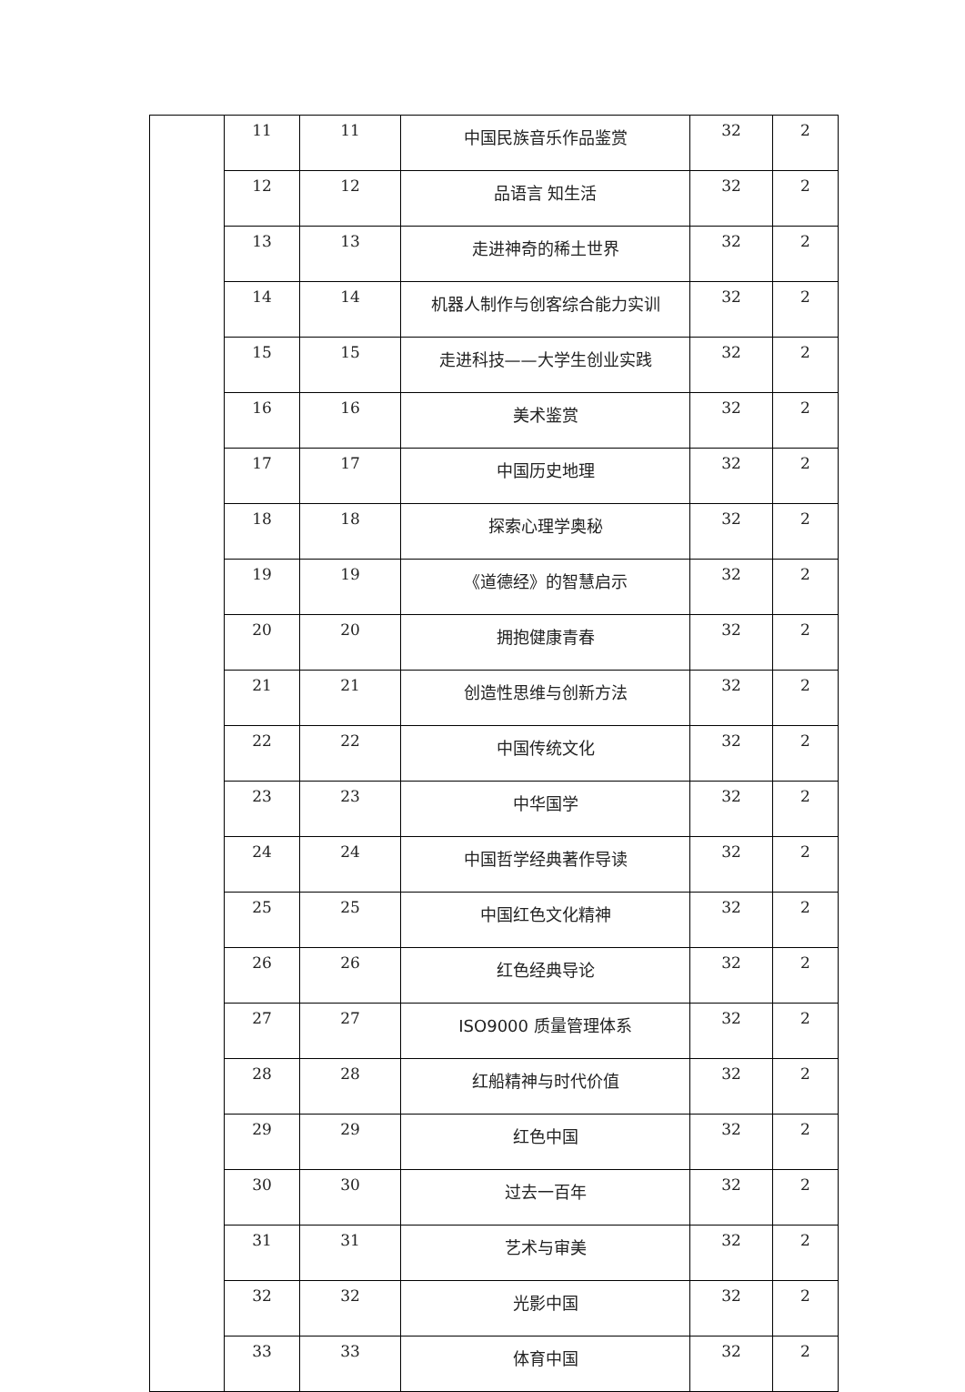| | 11 | 11 | 中国民族音乐作品鉴赏 | 32 | 2 |
| | 12 | 12 | 品语言 知生活 | 32 | 2 |
| | 13 | 13 | 走进神奇的稀土世界 | 32 | 2 |
| | 14 | 14 | 机器人制作与创客综合能力实训 | 32 | 2 |
| | 15 | 15 | 走进科技——大学生创业实践 | 32 | 2 |
| | 16 | 16 | 美术鉴赏 | 32 | 2 |
| | 17 | 17 | 中国历史地理 | 32 | 2 |
| | 18 | 18 | 探索心理学奥秘 | 32 | 2 |
| | 19 | 19 | 《道德经》的智慧启示 | 32 | 2 |
| | 20 | 20 | 拥抱健康青春 | 32 | 2 |
| | 21 | 21 | 创造性思维与创新方法 | 32 | 2 |
| | 22 | 22 | 中国传统文化 | 32 | 2 |
| | 23 | 23 | 中华国学 | 32 | 2 |
| | 24 | 24 | 中国哲学经典著作导读 | 32 | 2 |
| | 25 | 25 | 中国红色文化精神 | 32 | 2 |
| | 26 | 26 | 红色经典导论 | 32 | 2 |
| | 27 | 27 | ISO9000 质量管理体系 | 32 | 2 |
| | 28 | 28 | 红船精神与时代价值 | 32 | 2 |
| | 29 | 29 | 红色中国 | 32 | 2 |
| | 30 | 30 | 过去一百年 | 32 | 2 |
| | 31 | 31 | 艺术与审美 | 32 | 2 |
| | 32 | 32 | 光影中国 | 32 | 2 |
| | 33 | 33 | 体育中国 | 32 | 2 |